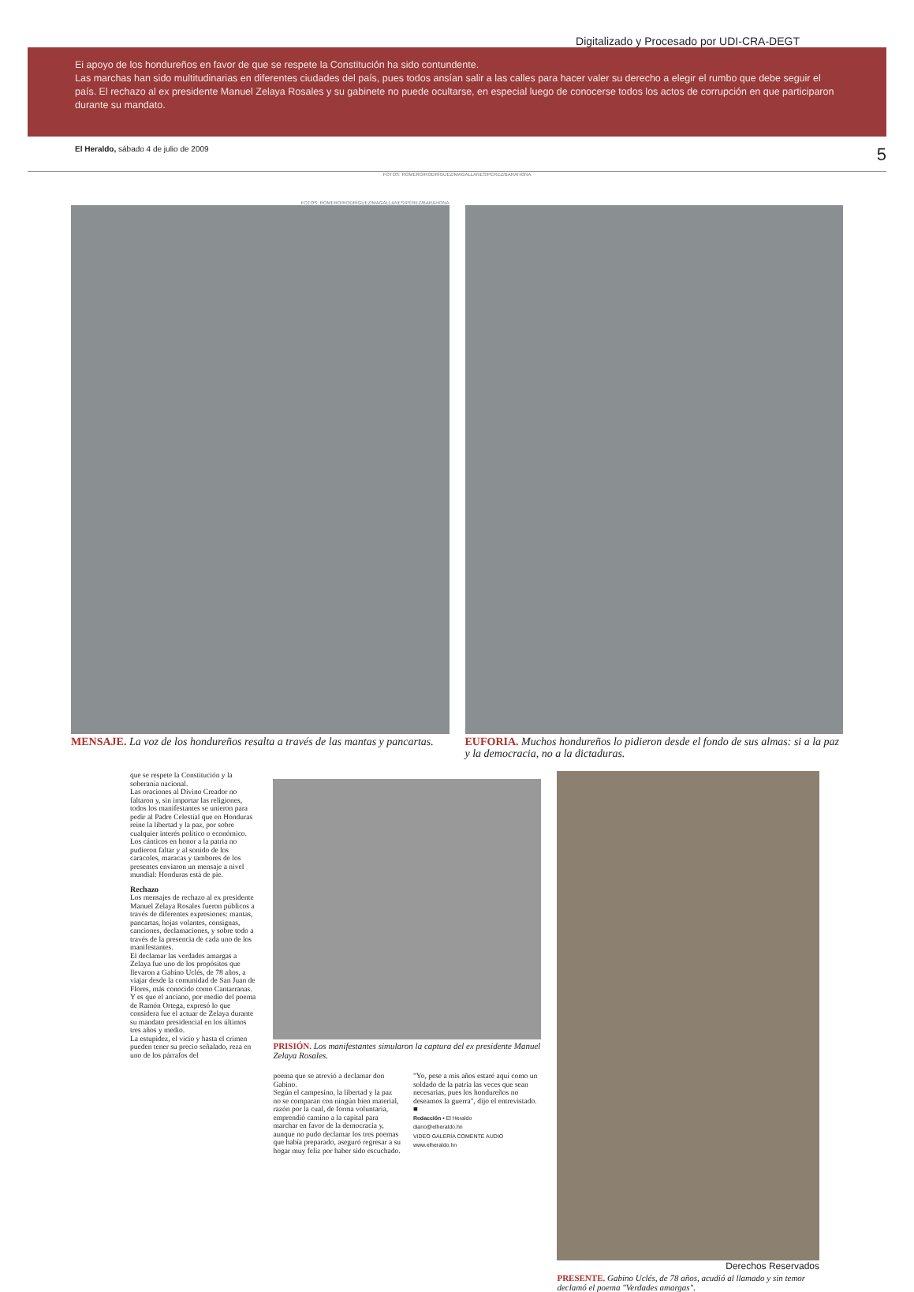Digitalizado y Procesado por UDI-CRA-DEGT
Ei apoyo de los hondureños en favor de que se respete la Constitución ha sido contundente.
Las marchas han sido multitudinarias en diferentes ciudades del país, pues todos ansían salir a las calles para hacer valer su derecho a elegir el rumbo que debe seguir el país. El rechazo al ex presidente Manuel Zelaya Rosales y su gabinete no puede ocultarse, en especial luego de conocerse todos los actos de corrupción en que participaron durante su mandato.
El Heraldo, sábado 4 de julio de 2009 5
FOTOS: ROMERO/RODRÍGUEZ/MAGALLANES/PÉREZ/BARAHONA
FOTOS: ROMERO/RODRÍGUEZ/MAGALLANES/PÉREZ/BARAHONA
MENSAJE. La voz de los hondureños resalta a través de las mantas y pancartas.
EUFORIA. Muchos hondureños lo pidieron desde el fondo de sus almas: si a la paz y la democracia, no a la dictaduras.
que se respete la Constitución y la soberanía nacional.
Las oraciones al Divino Creador no faltaron y, sin importar las religiones, todos los manifestantes se unieron para pedir al Padre Celestial que en Honduras reine la libertad y la paz, por sobre cualquier interés político o económico.
Los cánticos en honor a la patria no pudieron faltar y al sonido de los caracoles, maracas y tambores de los presentes enviaron un mensaje a nivel mundial: Honduras está de pie.
Rechazo
Los mensajes de rechazo al ex presidente Manuel Zelaya Rosales fueron públicos a través de diferentes expresiones: mantas, pancartas, hojas volantes, consignas, canciones, declamaciones, y sobre todo a través de la presencia de cada uno de los manifestantes.
El declamar las verdades amargas a Zelaya fue uno de los propósitos que llevaron a Gabino Uclés, de 78 años, a viajar desde la comunidad de San Juan de Flores, más conocido como Cantarranas.
Y es que el anciano, por medio del poema de Ramón Ortega, expresó lo que considera fue el actuar de Zelaya durante su mandato presidencial en los últimos tres años y medio.
La estupidez, el vicio y hasta el crimen pueden tener su precio señalado, reza en uno de los párrafos del
PRISIÓN. Los manifestantes simularon la captura del ex presidente Manuel Zelaya Rosales.
poema que se atrevió a declamar don Gabino.
Según el campesino, la libertad y la paz no se comparan con ningún bien material, razón por la cual, de forma voluntaria, emprendió camino a la capital para marchar en favor de la democracia y, aunque no pudo declamar los tres poemas que había preparado, aseguró regresar a su hogar muy feliz por haber sido escuchado.
"Yo, pese a mis años estaré aquí como un soldado de la patria las veces que sean necesarias, pues los hondureños no deseamos la guerra", dijo el entrevistado. ■
Redacción • El Heraldo
diario@elheraldo.hn
VIDEO GALERÍA COMENTE AUDIO
www.elheraldo.hn
Derechos Reservados
PRESENTE. Gabino Uclés, de 78 años, acudió al llamado y sin temor declamó el poema "Verdades amargas".